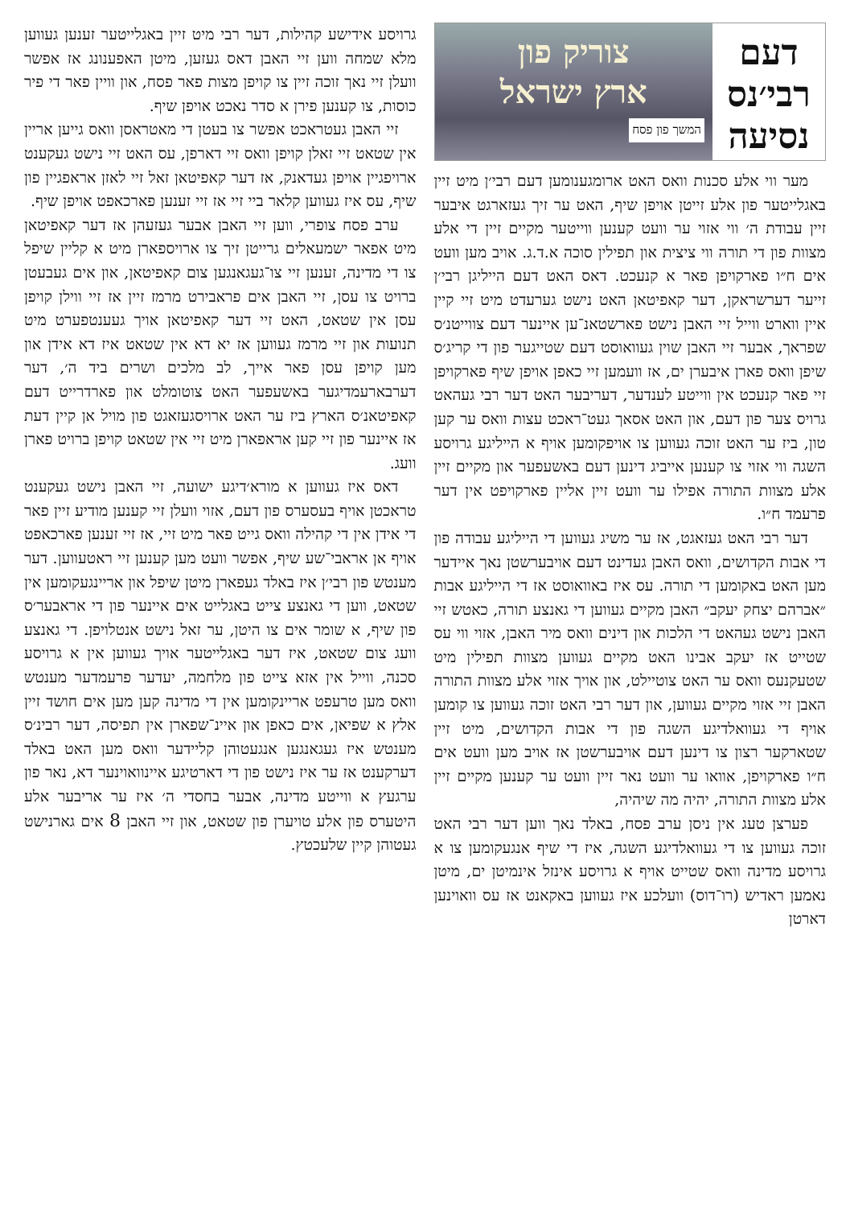דעם
רבי׳נס
נסיעה
צוריק פון
ארץ ישראל
המשך פון פסח
מער ווי אלע סכנות וואס האט ארומגענומען דעם רבי׳ן מיט זיין באגלייטער פון אלע זייטן אויפן שיף, האט ער זיך געזארגט איבער זיין עבודת ה׳ ווי אזוי ער וועט קענען ווייטער מקיים זיין די אלע מצוות פון די תורה ווי ציצית און תפילין סוכה א.ד.ג. אויב מען וועט אים ח״ו פארקויפן פאר א קנעכט. דאס האט דעם הייליגן רבי׳ן זייער דערשראקן, דער קאפיטאן האט נישט גערעדט מיט זיי קיין איין ווארט ווייל זיי האבן נישט פארשטאנ־ען איינער דעם צווייטנ׳ס שפראך, אבער זיי האבן שוין געוואוסט דעם שטייגער פון די קריג׳ס שיפן וואס פארן איבערן ים, אז וועמען זיי כאפן אויפן שיף פארקויפן זיי פאר קנעכט אין ווייטע לענדער, דעריבער האט דער רבי געהאט גרויס צער פון דעם, און האט אסאך געט־ראכט עצות וואס ער קען טון, ביז ער האט זוכה געווען צו אויפקומען אויף א הייליגע גרויסע השגה ווי אזוי צו קענען אייביג דינען דעם באשעפער און מקיים זיין אלע מצוות התורה אפילו ער וועט זיין אליין פארקויפט אין דער פרעמד ח״ו.
דער רבי האט געזאגט, אז ער משיג געווען די הייליגע עבודה פון די אבות הקדושים, וואס האבן געדינט דעם אויבערשטן נאך איידער מען האט באקומען די תורה. עס איז באוואוסט אז די הייליגע אבות ״אברהם יצחק יעקב״ האבן מקיים געווען די גאנצע תורה, כאטש זיי האבן נישט געהאט די הלכות און דינים וואס מיר האבן, אזוי ווי עס שטייט אז יעקב אבינו האט מקיים געווען מצוות תפילין מיט שטעקנעס וואס ער האט צוטיילט, און אויך אזוי אלע מצוות התורה האבן זיי אזוי מקיים געווען, און דער רבי האט זוכה געווען צו קומען אויף די געוואלדיגע השגה פון די אבות הקדושים, מיט זיין שטארקער רצון צו דינען דעם אויבערשטן אז אויב מען וועט אים ח״ו פארקויפן, אוואו ער וועט נאר זיין וועט ער קענען מקיים זיין אלע מצוות התורה, יהיה מה שיהיה,
פערצן טעג אין ניסן ערב פסח, באלד נאך ווען דער רבי האט זוכה געווען צו די געוואלדיגע השגה, איז די שיף אנגעקומען צו א גרויסע מדינה וואס שטייט אויף א גרויסע אינזל אינמיטן ים, מיטן נאמען ראדיש (רו־דוס) וועלכע איז געווען באקאנט אז עס וואוינען דארטן
גרויסע אידישע קהילות, דער רבי מיט זיין באגלייטער זענען געווען מלא שמחה ווען זיי האבן דאס געזען, מיטן האפענונג אז אפשר וועלן זיי נאך זוכה זיין צו קויפן מצות פאר פסח, און וויין פאר די פיר כוסות, צו קענען פירן א סדר נאכט אויפן שיף.
זיי האבן געטראכט אפשר צו בעטן די מאטראסן וואס גייען אריין אין שטאט זיי זאלן קויפן וואס זיי דארפן, עס האט זיי נישט געקענט ארויפגיין אויפן געדאנק, אז דער קאפיטאן זאל זיי לאזן אראפגיין פון שיף, עס איז געווען קלאר ביי זיי אז זיי זענען פארכאפט אויפן שיף.
ערב פסח צופרי, ווען זיי האבן אבער געזעהן אז דער קאפיטאן מיט אפאר ישמעאלים גרייטן זיך צו ארויספארן מיט א קליין שיפל צו די מדינה, זענען זיי צו־געגאנגען צום קאפיטאן, און אים געבעטן ברויט צו עסן, זיי האבן אים פראבירט מרמז זיין אז זיי ווילן קויפן עסן אין שטאט, האט זיי דער קאפיטאן אויך געענטפערט מיט תנועות און זיי מרמז געווען אז יא דא אין שטאט איז דא אידן און מען קויפן עסן פאר אייך, לב מלכים ושרים ביד ה׳, דער דערבארעמדיגער באשעפער האט צוטומלט און פארדרייט דעם קאפיטאנ׳ס הארץ ביז ער האט ארויסגעזאגט פון מויל אן קיין דעת אז איינער פון זיי קען אראפארן מיט זיי אין שטאט קויפן ברויט פארן וועג.
דאס איז געווען א מורא׳דיגע ישועה, זיי האבן נישט געקענט טראכטן אויף בעסערס פון דעם, אזוי וועלן זיי קענען מודיע זיין פאר די אידן אין די קהילה וואס גייט פאר מיט זיי, אז זיי זענען פארכאפט אויף אן אראבי־שע שיף, אפשר וועט מען קענען זיי ראטעווען. דער מענטש פון רבי׳ן איז באלד געפארן מיטן שיפל און אריינגעקומען אין שטאט, ווען די גאנצע צייט באגלייט אים איינער פון די אראבער׳ס פון שיף, א שומר אים צו היטן, ער זאל נישט אנטלויפן. די גאנצע וועג צום שטאט, איז דער באגלייטער אויך געווען אין א גרויסע סכנה, ווייל אין אזא צייט פון מלחמה, יעדער פרעמדער מענטש וואס מען טרעפט אריינקומען אין די מדינה קען מען אים חושד זיין אלץ א שפיאן, אים כאפן און איינ־שפארן אין תפיסה, דער רבינ׳ס מענטש איז געגאנגען אנגעטוהן קליידער וואס מען האט באלד דערקענט אז ער איז נישט פון די דארטיגע איינוואוינער דא, נאר פון ערגעץ א ווייטע מדינה, אבער בחסדי ה׳ איז ער אריבער אלע היטערס פון אלע טויערן פון שטאט, און זיי האבן 8 אים גארנישט געטוהן קיין שלעכטץ.